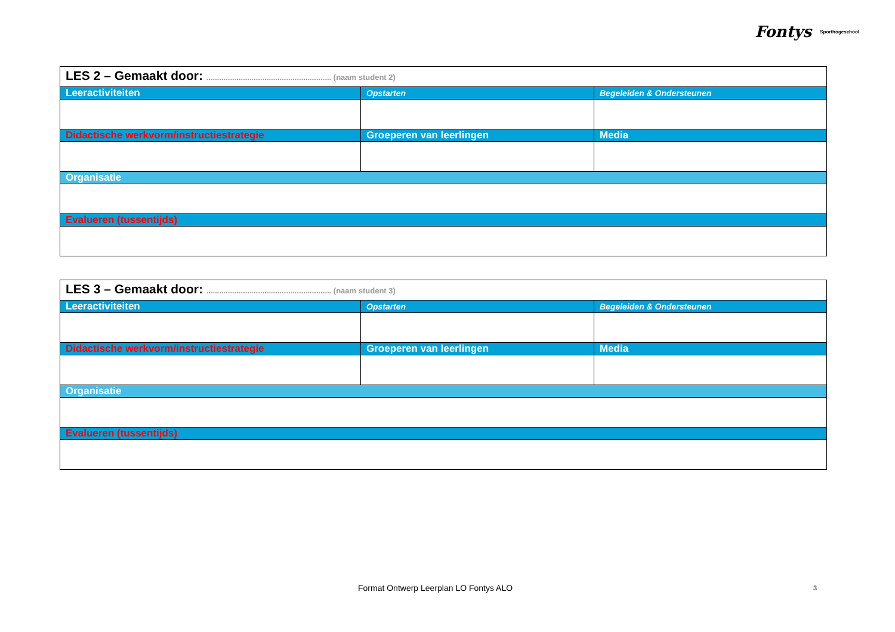Fontys Sporthogeschool
| LES 2 – Gemaakt door: .......................................................... (naam student 2) | | |
| Leeractiviteiten | Opstarten | Begeleiden & Ondersteunen |
| Didactische werkvorm/instructiestrategie | Groeperen van leerlingen | Media |
| Organisatie | | |
| Evalueren (tussentijds) | | |
| LES 3 – Gemaakt door: .......................................................... (naam student 3) | | |
| Leeractiviteiten | Opstarten | Begeleiden & Ondersteunen |
| Didactische werkvorm/instructiestrategie | Groeperen van leerlingen | Media |
| Organisatie | | |
| Evalueren (tussentijds) | | |
Format Ontwerp Leerplan LO Fontys ALO
3